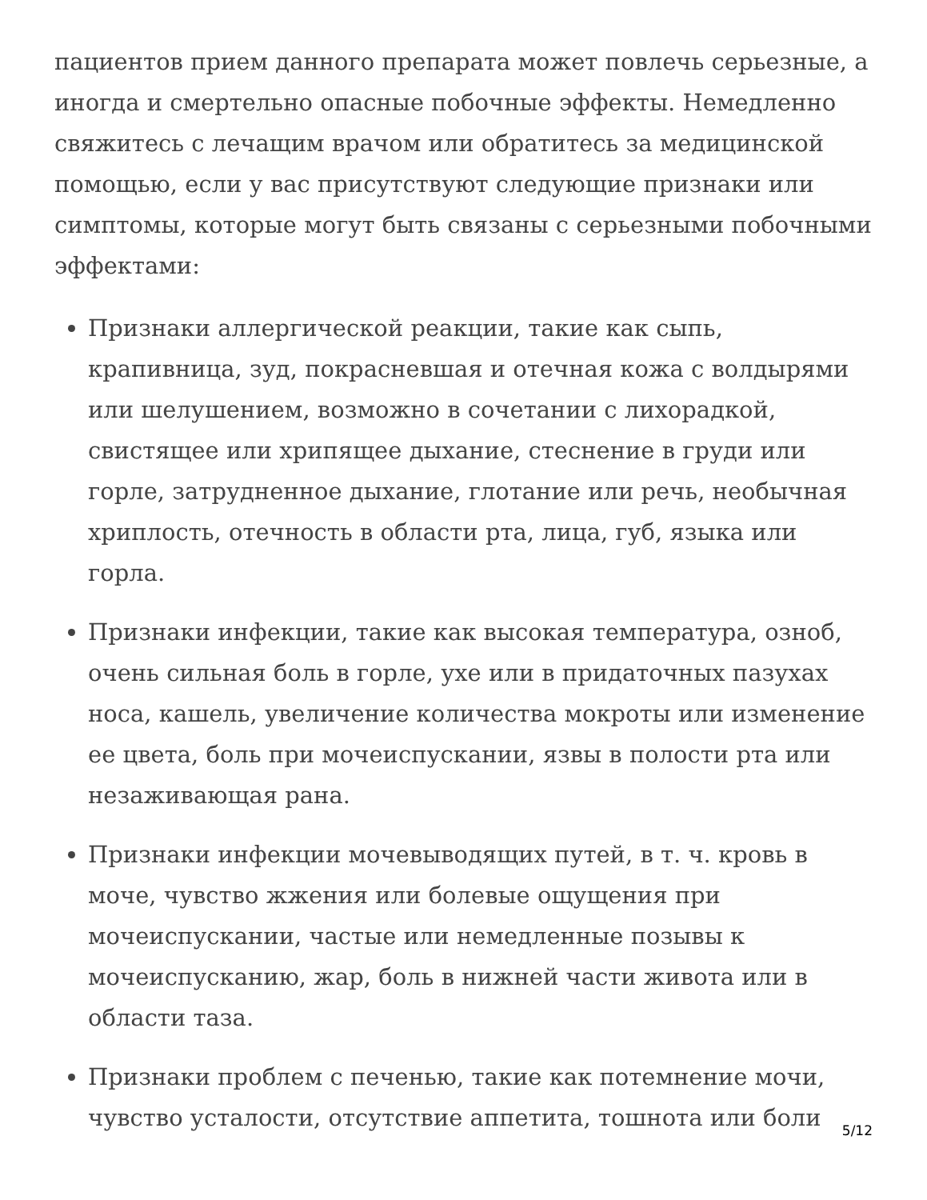пациентов прием данного препарата может повлечь серьезные, а иногда и смертельно опасные побочные эффекты. Немедленно свяжитесь с лечащим врачом или обратитесь за медицинской помощью, если у вас присутствуют следующие признаки или симптомы, которые могут быть связаны с серьезными побочными эффектами:
Признаки аллергической реакции, такие как сыпь, крапивница, зуд, покрасневшая и отечная кожа с волдырями или шелушением, возможно в сочетании с лихорадкой, свистящее или хрипящее дыхание, стеснение в груди или горле, затрудненное дыхание, глотание или речь, необычная хриплость, отечность в области рта, лица, губ, языка или горла.
Признаки инфекции, такие как высокая температура, озноб, очень сильная боль в горле, ухе или в придаточных пазухах носа, кашель, увеличение количества мокроты или изменение ее цвета, боль при мочеиспускании, язвы в полости рта или незаживающая рана.
Признаки инфекции мочевыводящих путей, в т. ч. кровь в моче, чувство жжения или болевые ощущения при мочеиспускании, частые или немедленные позывы к мочеиспусканию, жар, боль в нижней части живота или в области таза.
Признаки проблем с печенью, такие как потемнение мочи, чувство усталости, отсутствие аппетита, тошнота или боли
5/12